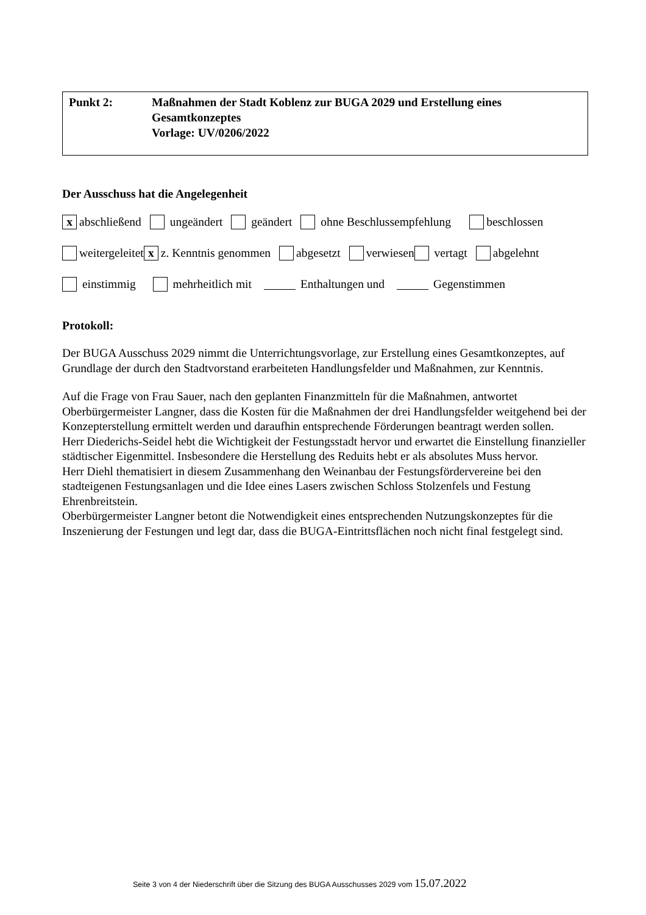Punkt 2: Maßnahmen der Stadt Koblenz zur BUGA 2029 und Erstellung eines Gesamtkonzeptes
Vorlage: UV/0206/2022
Der Ausschuss hat die Angelegenheit
x abschließend ungeändert geändert ohne Beschlussempfehlung beschlossen
weitergeleitet x z. Kenntnis genommen abgesetzt verwiesen vertagt abgelehnt
einstimmig mehrheitlich mit Enthaltungen und Gegenstimmen
Protokoll:
Der BUGA Ausschuss 2029 nimmt die Unterrichtungsvorlage, zur Erstellung eines Gesamtkonzeptes, auf Grundlage der durch den Stadtvorstand erarbeiteten Handlungsfelder und Maßnahmen, zur Kenntnis.
Auf die Frage von Frau Sauer, nach den geplanten Finanzmitteln für die Maßnahmen, antwortet Oberbürgermeister Langner, dass die Kosten für die Maßnahmen der drei Handlungsfelder weitgehend bei der Konzepterstellung ermittelt werden und daraufhin entsprechende Förderungen beantragt werden sollen.
Herr Diederichs-Seidel hebt die Wichtigkeit der Festungsstadt hervor und erwartet die Einstellung finanzieller städtischer Eigenmittel. Insbesondere die Herstellung des Reduits hebt er als absolutes Muss hervor.
Herr Diehl thematisiert in diesem Zusammenhang den Weinanbau der Festungsfördervereine bei den stadteigenen Festungsanlagen und die Idee eines Lasers zwischen Schloss Stolzenfels und Festung Ehrenbreitstein.
Oberbürgermeister Langner betont die Notwendigkeit eines entsprechenden Nutzungskonzeptes für die Inszenierung der Festungen und legt dar, dass die BUGA-Eintrittsflächen noch nicht final festgelegt sind.
Seite 3 von 4 der Niederschrift über die Sitzung des BUGA Ausschusses 2029 vom 15.07.2022